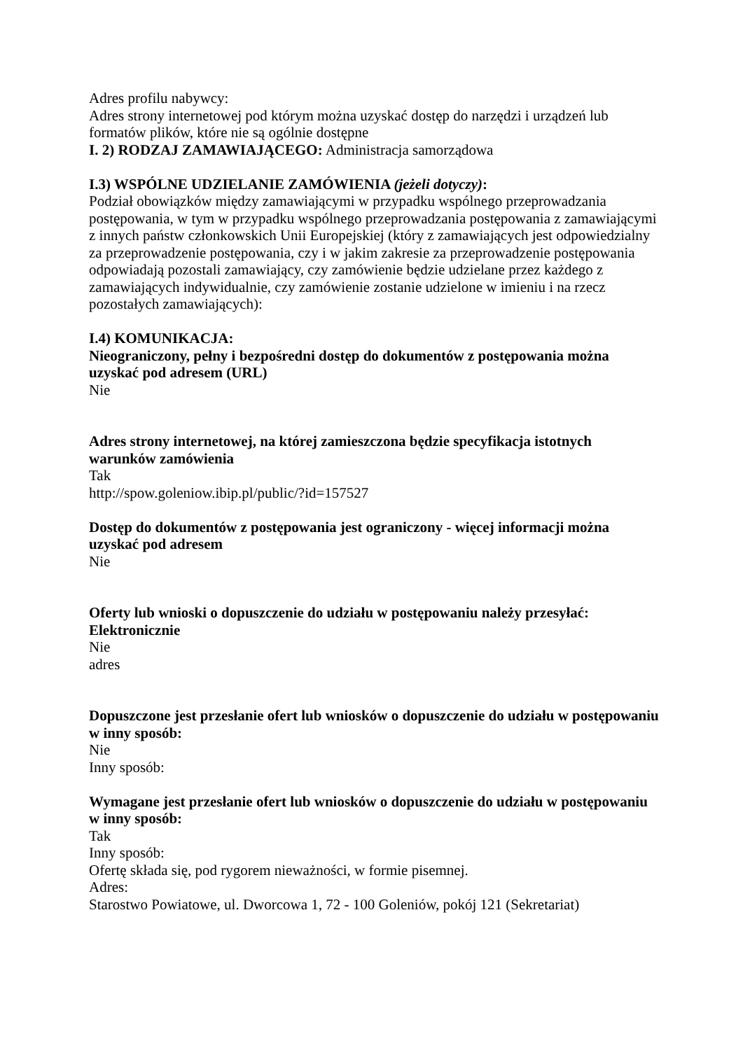Adres profilu nabywcy:
Adres strony internetowej pod którym można uzyskać dostęp do narzędzi i urządzeń lub formatów plików, które nie są ogólnie dostępne
I. 2) RODZAJ ZAMAWIAJĄCEGO: Administracja samorządowa
I.3) WSPÓLNE UDZIELANIE ZAMÓWIENIA (jeżeli dotyczy):
Podział obowiązków między zamawiającymi w przypadku wspólnego przeprowadzania postępowania, w tym w przypadku wspólnego przeprowadzania postępowania z zamawiającymi z innych państw członkowskich Unii Europejskiej (który z zamawiających jest odpowiedzialny za przeprowadzenie postępowania, czy i w jakim zakresie za przeprowadzenie postępowania odpowiadają pozostali zamawiający, czy zamówienie będzie udzielane przez każdego z zamawiających indywidualnie, czy zamówienie zostanie udzielone w imieniu i na rzecz pozostałych zamawiających):
I.4) KOMUNIKACJA:
Nieograniczony, pełny i bezpośredni dostęp do dokumentów z postępowania można uzyskać pod adresem (URL)
Nie
Adres strony internetowej, na której zamieszczona będzie specyfikacja istotnych warunków zamówienia
Tak
http://spow.goleniow.ibip.pl/public/?id=157527
Dostęp do dokumentów z postępowania jest ograniczony - więcej informacji można uzyskać pod adresem
Nie
Oferty lub wnioski o dopuszczenie do udziału w postępowaniu należy przesyłać:
Elektronicznie
Nie
adres
Dopuszczone jest przesłanie ofert lub wniosków o dopuszczenie do udziału w postępowaniu w inny sposób:
Nie
Inny sposób:
Wymagane jest przesłanie ofert lub wniosków o dopuszczenie do udziału w postępowaniu w inny sposób:
Tak
Inny sposób:
Ofertę składa się, pod rygorem nieważności, w formie pisemnej.
Adres:
Starostwo Powiatowe, ul. Dworcowa 1, 72 - 100 Goleniów, pokój 121 (Sekretariat)